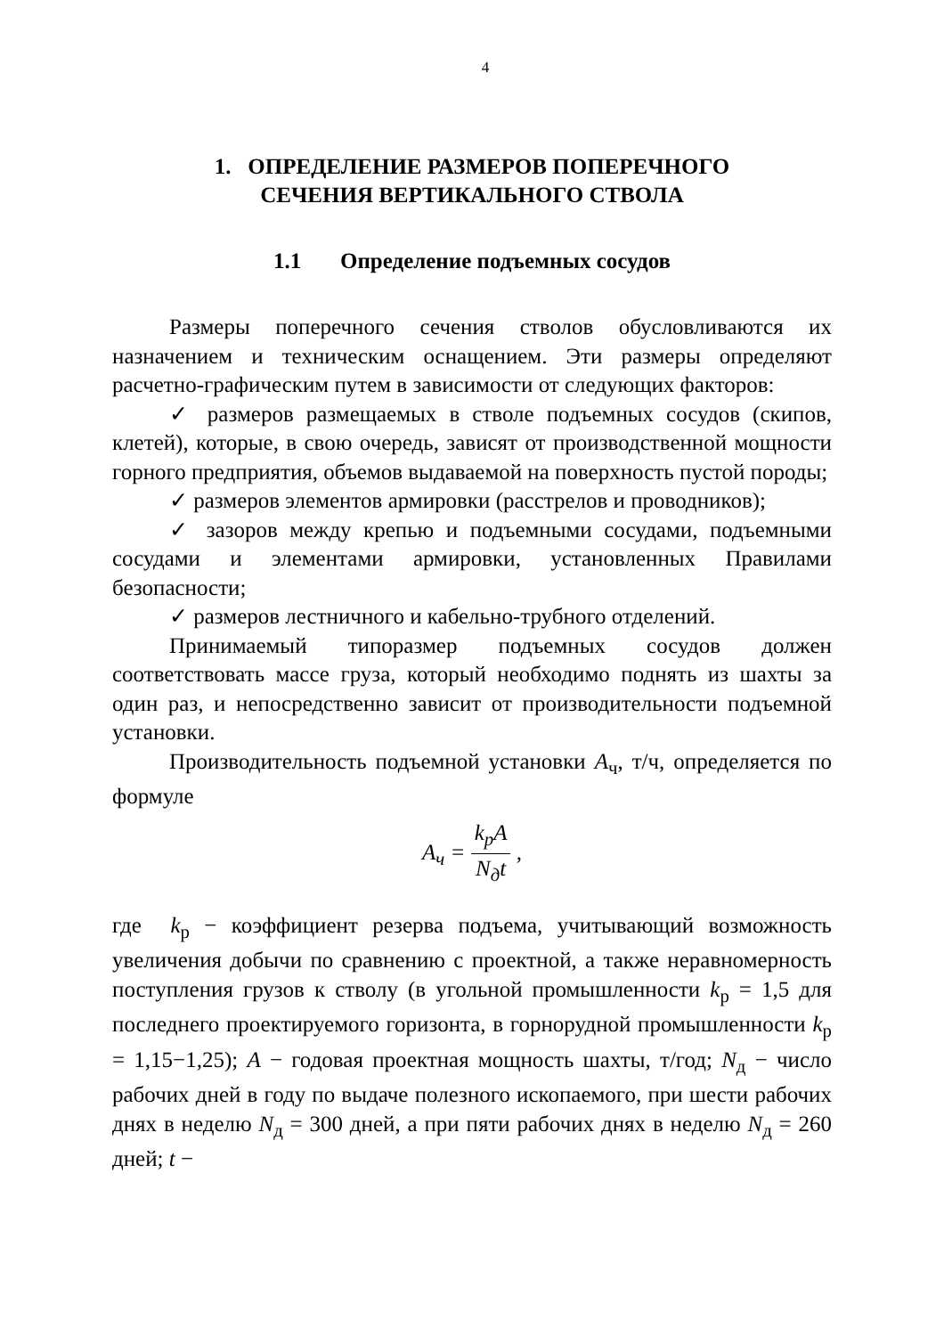4
1. ОПРЕДЕЛЕНИЕ РАЗМЕРОВ ПОПЕРЕЧНОГО
СЕЧЕНИЯ ВЕРТИКАЛЬНОГО СТВОЛА
1.1 Определение подъемных сосудов
Размеры поперечного сечения стволов обусловливаются их назначением и техническим оснащением. Эти размеры определяют расчетно-графическим путем в зависимости от следующих факторов:
✓ размеров размещаемых в стволе подъемных сосудов (скипов, клетей), которые, в свою очередь, зависят от производственной мощности горного предприятия, объемов выдаваемой на поверхность пустой породы;
✓ размеров элементов армировки (расстрелов и проводников);
✓ зазоров между крепью и подъемными сосудами, подъемными сосудами и элементами армировки, установленных Правилами безопасности;
✓ размеров лестничного и кабельно-трубного отделений.
Принимаемый типоразмер подъемных сосудов должен соответствовать массе груза, который необходимо поднять из шахты за один раз, и непосредственно зависит от производительности подъемной установки.
Производительность подъемной установки A<sub>ч</sub>, т/ч, определяется по формуле
A<sub>ч</sub> = k<sub>р</sub>A N<sub>д</sub>t ,
где k<sub>р</sub> − коэффициент резерва подъема, учитывающий возможность увеличения добычи по сравнению с проектной, а также неравномерность поступления грузов к стволу (в угольной промышленности k<sub>р</sub> = 1,5 для последнего проектируемого горизонта, в горнорудной промышленности k<sub>р</sub> = 1,15−1,25); A − годовая проектная мощность шахты, т/год; N<sub>д</sub> − число рабочих дней в году по выдаче полезного ископаемого, при шести рабочих днях в неделю N<sub>д</sub> = 300 дней, а при пяти рабочих днях в неделю N<sub>д</sub> = 260 дней; t −